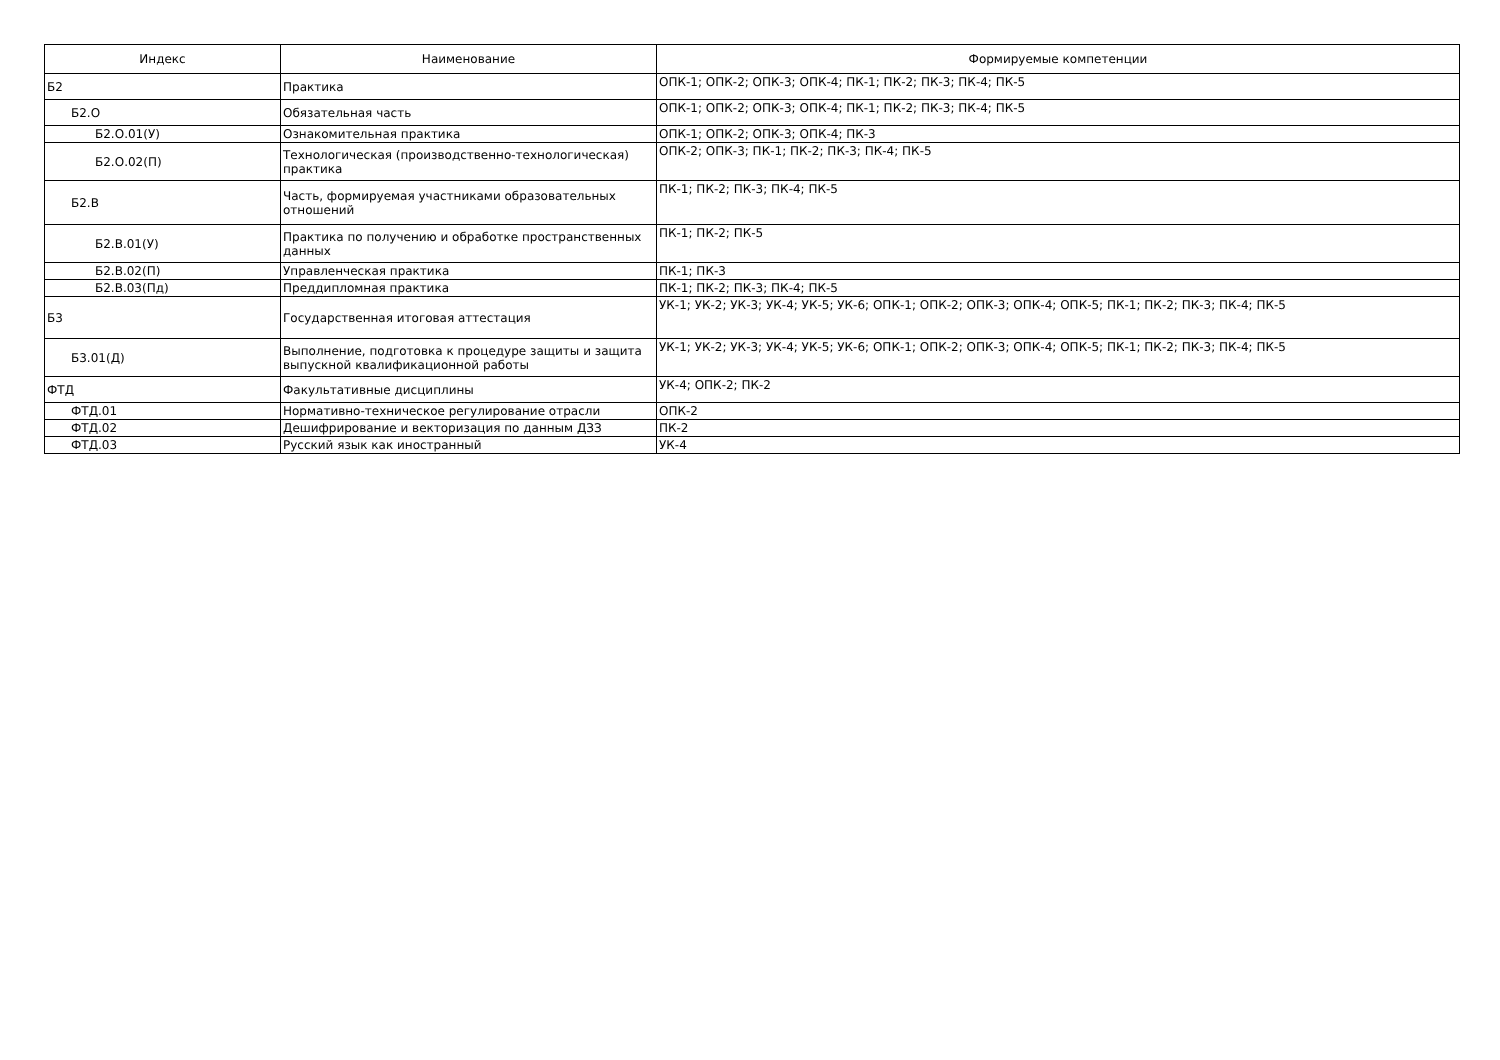| Индекс | Наименование | Формируемые компетенции |
| --- | --- | --- |
| Б2 | Практика | ОПК-1; ОПК-2; ОПК-3; ОПК-4; ПК-1; ПК-2; ПК-3; ПК-4; ПК-5 |
| Б2.О | Обязательная часть | ОПК-1; ОПК-2; ОПК-3; ОПК-4; ПК-1; ПК-2; ПК-3; ПК-4; ПК-5 |
| Б2.О.01(У) | Ознакомительная практика | ОПК-1; ОПК-2; ОПК-3; ОПК-4; ПК-3 |
| Б2.О.02(П) | Технологическая (производственно-технологическая) практика | ОПК-2; ОПК-3; ПК-1; ПК-2; ПК-3; ПК-4; ПК-5 |
| Б2.В | Часть, формируемая участниками образовательных отношений | ПК-1; ПК-2; ПК-3; ПК-4; ПК-5 |
| Б2.В.01(У) | Практика по получению и обработке пространственных данных | ПК-1; ПК-2; ПК-5 |
| Б2.В.02(П) | Управленческая практика | ПК-1; ПК-3 |
| Б2.В.03(Пд) | Преддипломная практика | ПК-1; ПК-2; ПК-3; ПК-4; ПК-5 |
| Б3 | Государственная итоговая аттестация | УК-1; УК-2; УК-3; УК-4; УК-5; УК-6; ОПК-1; ОПК-2; ОПК-3; ОПК-4; ОПК-5; ПК-1; ПК-2; ПК-3; ПК-4; ПК-5 |
| Б3.01(Д) | Выполнение, подготовка к процедуре защиты и защита выпускной квалификационной работы | УК-1; УК-2; УК-3; УК-4; УК-5; УК-6; ОПК-1; ОПК-2; ОПК-3; ОПК-4; ОПК-5; ПК-1; ПК-2; ПК-3; ПК-4; ПК-5 |
| ФТД | Факультативные дисциплины | УК-4; ОПК-2; ПК-2 |
| ФТД.01 | Нормативно-техническое регулирование отрасли | ОПК-2 |
| ФТД.02 | Дешифрирование и векторизация по данным ДЗЗ | ПК-2 |
| ФТД.03 | Русский язык как иностранный | УК-4 |